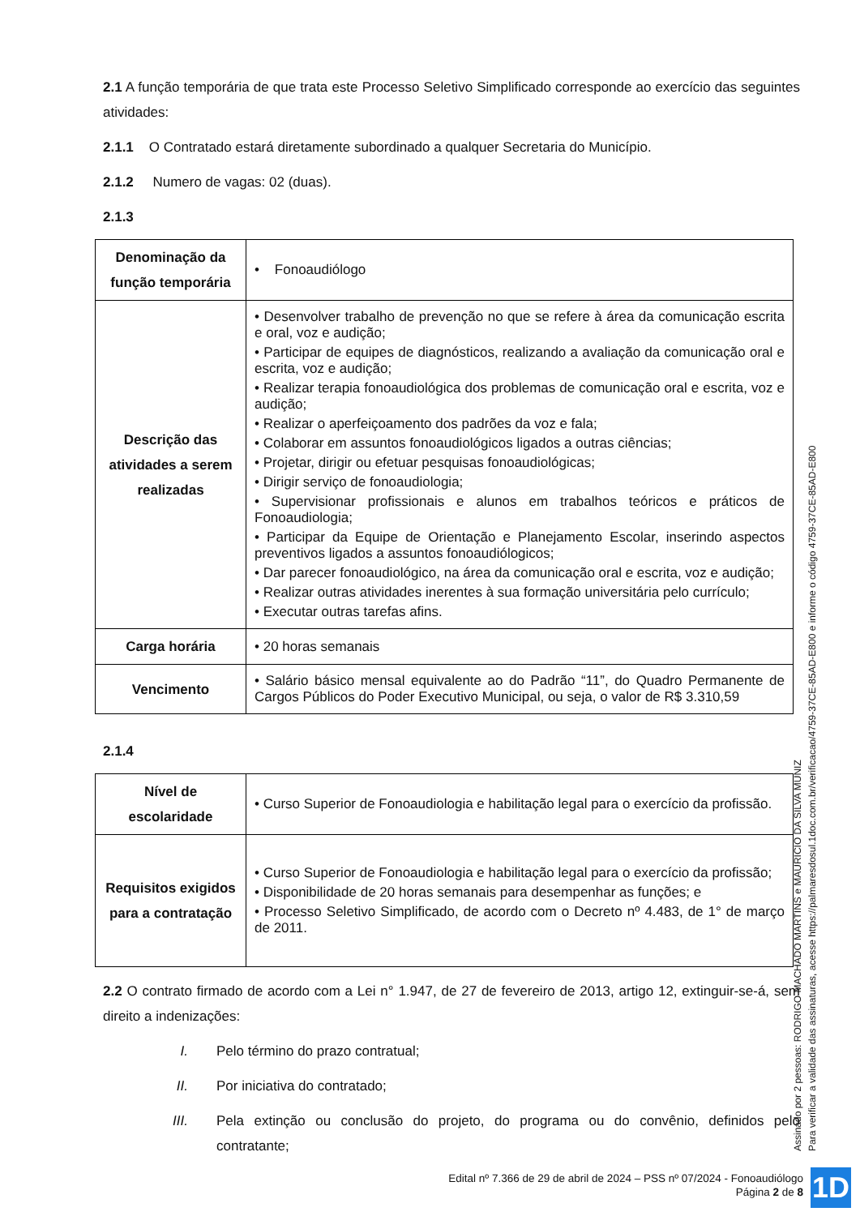2.1 A função temporária de que trata este Processo Seletivo Simplificado corresponde ao exercício das seguintes atividades:
2.1.1 O Contratado estará diretamente subordinado a qualquer Secretaria do Município.
2.1.2 Numero de vagas: 02 (duas).
2.1.3
| Denominação da função temporária | • Fonoaudiólogo |
| Descrição das atividades a serem realizadas | • Desenvolver trabalho de prevenção no que se refere à área da comunicação escrita e oral, voz e audição; • Participar de equipes de diagnósticos, realizando a avaliação da comunicação oral e escrita, voz e audição; • Realizar terapia fonoaudiológica dos problemas de comunicação oral e escrita, voz e audição; • Realizar o aperfeiçoamento dos padrões da voz e fala; • Colaborar em assuntos fonoaudiológicos ligados a outras ciências; • Projetar, dirigir ou efetuar pesquisas fonoaudiológicas; • Dirigir serviço de fonoaudiologia; • Supervisionar profissionais e alunos em trabalhos teóricos e práticos de Fonoaudiologia; • Participar da Equipe de Orientação e Planejamento Escolar, inserindo aspectos preventivos ligados a assuntos fonoaudiólogicos; • Dar parecer fonoaudiológico, na área da comunicação oral e escrita, voz e audição; • Realizar outras atividades inerentes à sua formação universitária pelo currículo; • Executar outras tarefas afins. |
| Carga horária | • 20 horas semanais |
| Vencimento | • Salário básico mensal equivalente ao do Padrão “11”, do Quadro Permanente de Cargos Públicos do Poder Executivo Municipal, ou seja, o valor de R$ 3.310,59 |
2.1.4
| Nível de escolaridade | • Curso Superior de Fonoaudiologia e habilitação legal para o exercício da profissão. |
| Requisitos exigidos para a contratação | • Curso Superior de Fonoaudiologia e habilitação legal para o exercício da profissão; • Disponibilidade de 20 horas semanais para desempenhar as funções; e • Processo Seletivo Simplificado, de acordo com o Decreto nº 4.483, de 1° de março de 2011. |
2.2 O contrato firmado de acordo com a Lei n° 1.947, de 27 de fevereiro de 2013, artigo 12, extinguir-se-á, sem direito a indenizações:
I. Pelo término do prazo contratual;
II. Por iniciativa do contratado;
III. Pela extinção ou conclusão do projeto, do programa ou do convênio, definidos pelo contratante;
Edital nº 7.366 de 29 de abril de 2024 – PSS nº 07/2024 - Fonoaudiólogo
Página 2 de 8
Assinado por 2 pessoas: RODRIGO MACHADO MARTINS e MAURICIO DA SILVA MUNIZ
Para verificar a validade das assinaturas, acesse https://palmaresdosul.1doc.com.br/verificacao/4759-37CE-85AD-E800 e informe o código 4759-37CE-85AD-E800
1D